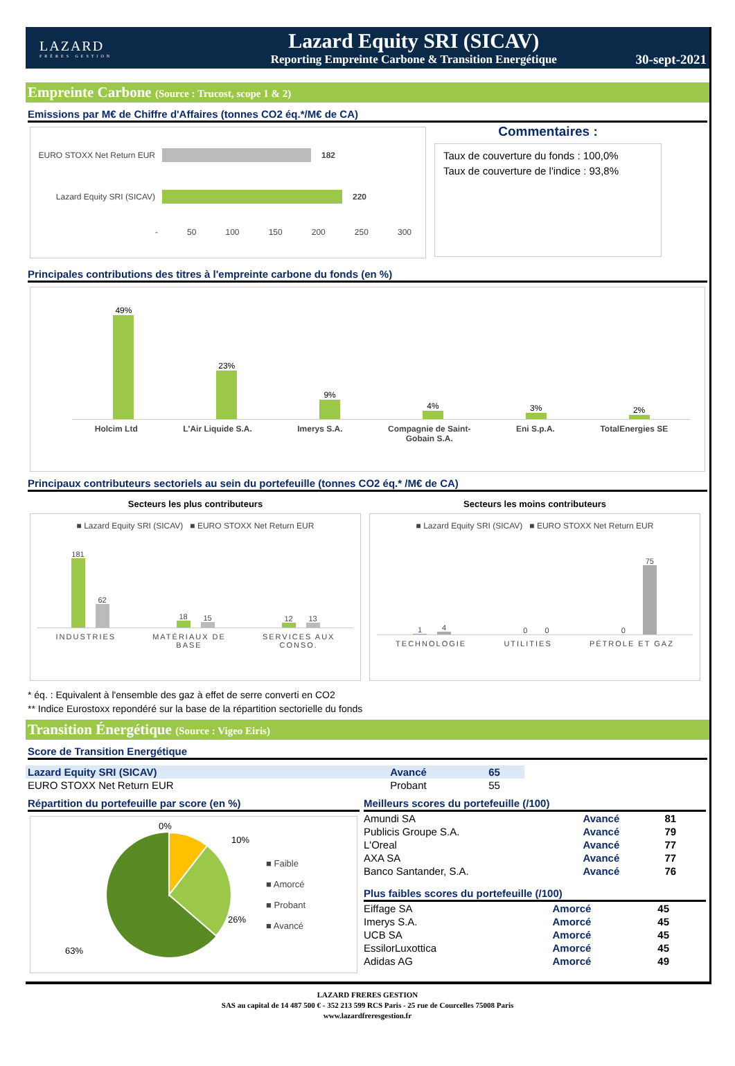LAZARD
FRÈRES GESTION
Lazard Equity SRI (SICAV)
Reporting Empreinte Carbone & Transition Energétique
30-sept-2021
Empreinte Carbone (Source : Trucost, scope 1 & 2)
Emissions par M€ de Chiffre d'Affaires (tonnes CO2 éq.*/M€ de CA)
EURO STOXX Net Return EUR 182
Lazard Equity SRI (SICAV) 220
- 50 100 150 200 250 300
Commentaires :
Taux de couverture du fonds : 100,0%
Taux de couverture de l'indice : 93,8%
Principales contributions des titres à l'empreinte carbone du fonds (en %)
49%
23%
9%
4%
3%
2%
Holcim Ltd L'Air Liquide S.A. Imerys S.A. Compagnie de Saint-
Gobain S.A. Eni S.p.A. TotalEnergies SE
Principaux contributeurs sectoriels au sein du portefeuille (tonnes CO2 éq.* /M€ de CA)
Secteurs les plus contributeurs
■ Lazard Equity SRI (SICAV) ■ EURO STOXX Net Return EUR
181
62
18
15
12
13
INDUSTRIES MATÉRIAUX DE
BASE SERVICES AUX
CONSO.
Secteurs les moins contributeurs
■ Lazard Equity SRI (SICAV) ■ EURO STOXX Net Return EUR
1
4
0 0
0
75
TECHNOLOGIE UTILITIES PÉTROLE ET GAZ
* éq. : Equivalent à l'ensemble des gaz à effet de serre converti en CO2
** Indice Eurostoxx repondéré sur la base de la répartition sectorielle du fonds
Transition Énergétique (Source : Vigeo Eiris)
Score de Transition Energétique
| Lazard Equity SRI (SICAV) | Avancé | 65 |
| EURO STOXX Net Return EUR | Probant | 55 |
Répartition du portefeuille par score (en %)
0%
10%
26%
63%
■ Faible
■ Amorcé
■ Probant
■ Avancé
Meilleurs scores du portefeuille (/100)
| Amundi SA | Avancé | 81 |
| Publicis Groupe S.A. | Avancé | 79 |
| L'Oreal | Avancé | 77 |
| AXA SA | Avancé | 77 |
| Banco Santander, S.A. | Avancé | 76 |
Plus faibles scores du portefeuille (/100)
| Eiffage SA | Amorcé | 45 |
| Imerys S.A. | Amorcé | 45 |
| UCB SA | Amorcé | 45 |
| EssilorLuxottica | Amorcé | 45 |
| Adidas AG | Amorcé | 49 |
LAZARD FRERES GESTION
SAS au capital de 14 487 500 € - 352 213 599 RCS Paris - 25 rue de Courcelles 75008 Paris
www.lazardfreresgestion.fr